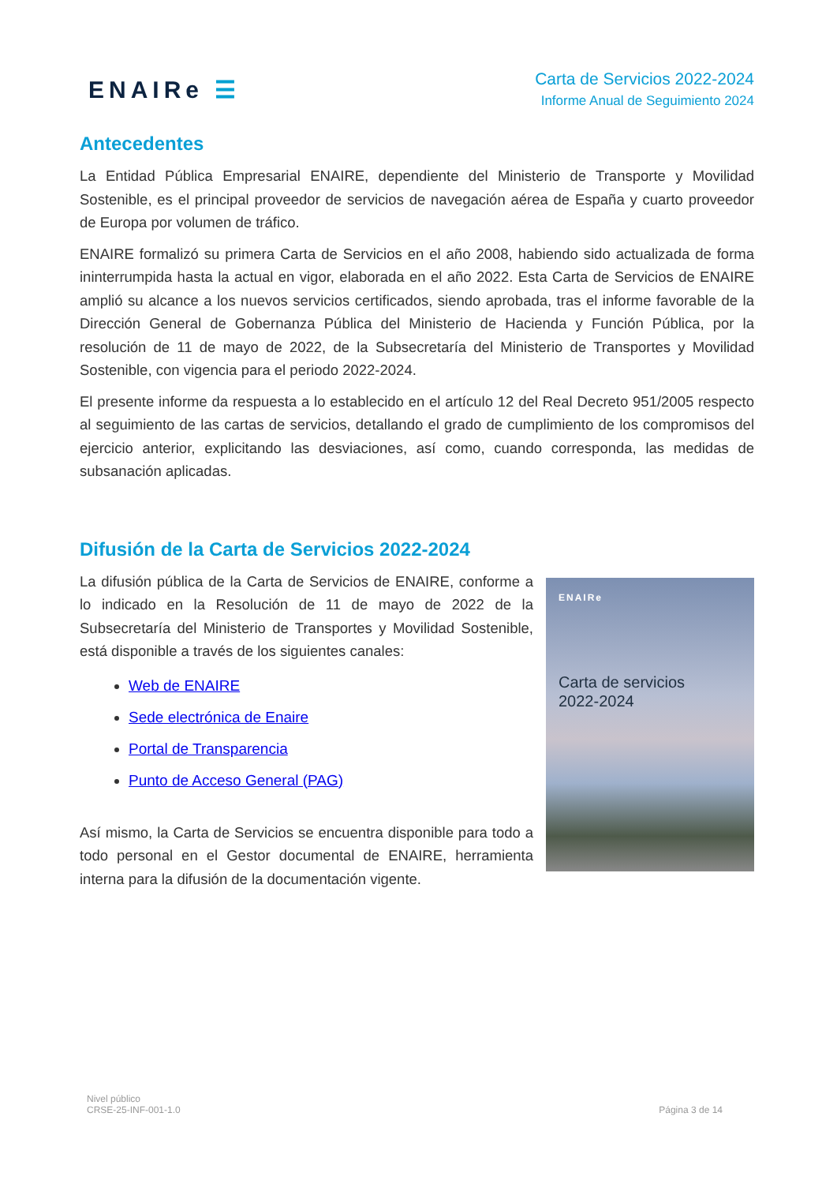ENAIRe ☰
Carta de Servicios 2022-2024
Informe Anual de Seguimiento 2024
Antecedentes
La Entidad Pública Empresarial ENAIRE, dependiente del Ministerio de Transporte y Movilidad Sostenible, es el principal proveedor de servicios de navegación aérea de España y cuarto proveedor de Europa por volumen de tráfico.
ENAIRE formalizó su primera Carta de Servicios en el año 2008, habiendo sido actualizada de forma ininterrumpida hasta la actual en vigor, elaborada en el año 2022. Esta Carta de Servicios de ENAIRE amplió su alcance a los nuevos servicios certificados, siendo aprobada, tras el informe favorable de la Dirección General de Gobernanza Pública del Ministerio de Hacienda y Función Pública, por la resolución de 11 de mayo de 2022, de la Subsecretaría del Ministerio de Transportes y Movilidad Sostenible, con vigencia para el periodo 2022-2024.
El presente informe da respuesta a lo establecido en el artículo 12 del Real Decreto 951/2005 respecto al seguimiento de las cartas de servicios, detallando el grado de cumplimiento de los compromisos del ejercicio anterior, explicitando las desviaciones, así como, cuando corresponda, las medidas de subsanación aplicadas.
Difusión de la Carta de Servicios 2022-2024
La difusión pública de la Carta de Servicios de ENAIRE, conforme a lo indicado en la Resolución de 11 de mayo de 2022 de la Subsecretaría del Ministerio de Transportes y Movilidad Sostenible, está disponible a través de los siguientes canales:
Web de ENAIRE
Sede electrónica de Enaire
Portal de Transparencia
Punto de Acceso General (PAG)
Así mismo, la Carta de Servicios se encuentra disponible para todo a todo personal en el Gestor documental de ENAIRE, herramienta interna para la difusión de la documentación vigente.
ENAIRe
Carta de servicios
2022-2024
Nivel público
CRSE-25-INF-001-1.0
Página 3 de 14